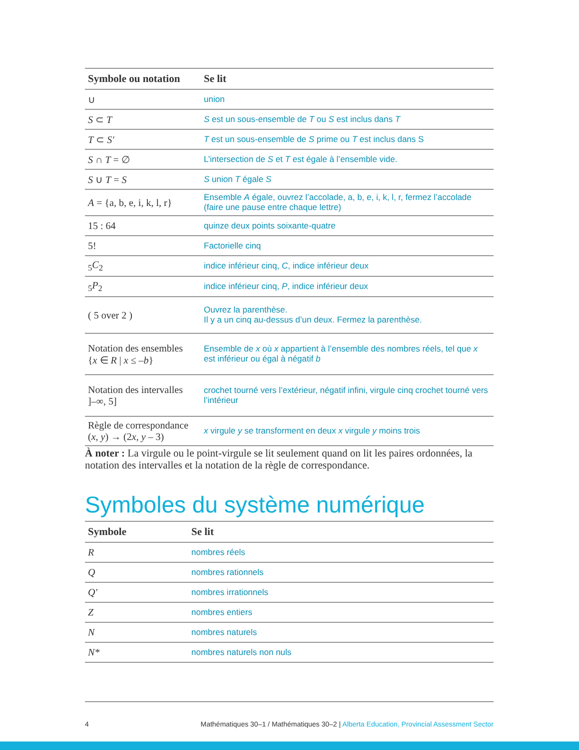| Symbole ou notation | Se lit |
| --- | --- |
| ∪ | union |
| S ⊂ T | S est un sous-ensemble de T ou S est inclus dans T |
| T ⊂ S′ | T est un sous-ensemble de S prime ou T est inclus dans S |
| S ∩ T = ∅ | L’intersection de S et T est égale à l’ensemble vide. |
| S ∪ T = S | S union T égale S |
| A = {a, b, e, i, k, l, r} | Ensemble A égale, ouvrez l’accolade, a, b, e, i, k, l, r, fermez l’accolade (faire une pause entre chaque lettre) |
| 15 : 64 | quinze deux points soixante-quatre |
| 5! | Factorielle cinq |
| <sub>5</sub> C<sub>2</sub> | indice inférieur cinq, C , indice inférieur deux |
| <sub>5</sub> P<sub>2</sub> | indice inférieur cinq, P , indice inférieur deux |
| ( 5 over 2 ) | Ouvrez la parenthèse. Il y a un cinq au-dessus d’un deux. Fermez la parenthèse. |
| Notation des ensembles { x ∈ R / x ≤ – b } | Ensemble de x où x appartient à l’ensemble des nombres réels, tel que x est inférieur ou égal à négatif b |
| Notation des intervalles ]–∞, 5] | crochet tourné vers l’extérieur, négatif infini, virgule cinq crochet tourné vers l’intérieur |
| Règle de correspondance ( x , y ) → (2 x , y – 3) | x virgule y se transforment en deux x virgule y moins trois |
À noter : La virgule ou le point-virgule se lit seulement quand on lit les paires ordonnées, la notation des intervalles et la notation de la règle de correspondance.
Symboles du système numérique
| Symbole | Se lit |
| --- | --- |
| R | nombres réels |
| Q | nombres rationnels |
| Q′ | nombres irrationnels |
| Z | nombres entiers |
| N | nombres naturels |
| N* | nombres naturels non nuls |
4 Mathématiques 30–1 / Mathématiques 30–2 | Alberta Education, Provincial Assessment Sector